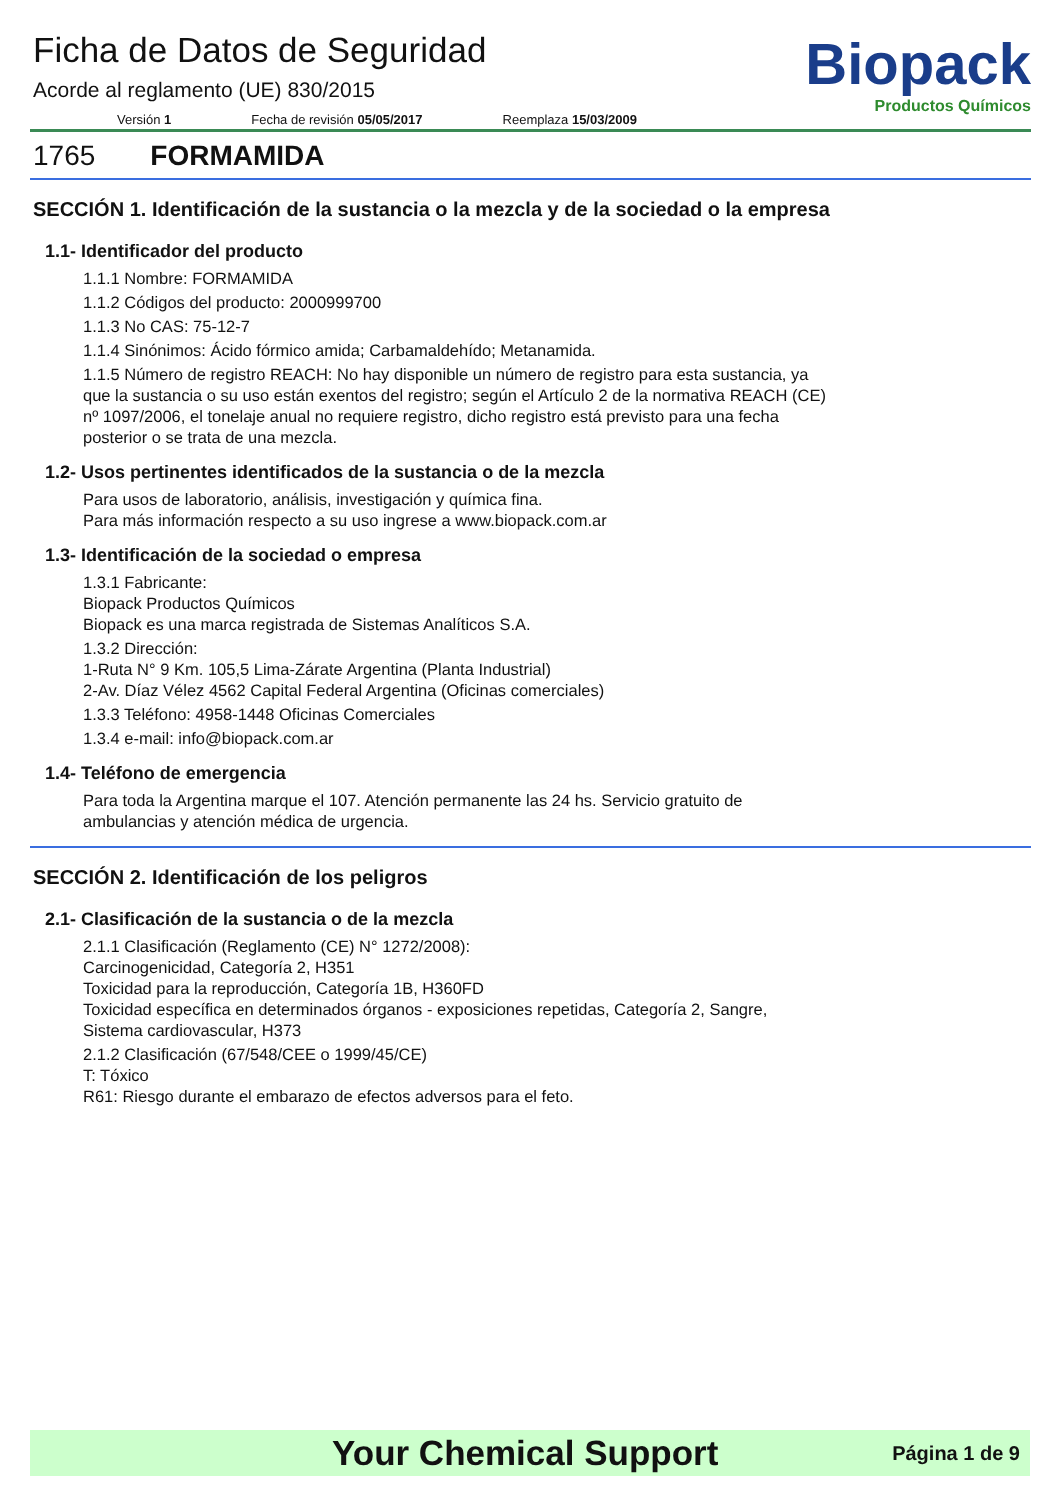Ficha de Datos de Seguridad
Acorde al reglamento (UE) 830/2015
Versión 1 Fecha de revisión 05/05/2017 Reemplaza 15/03/2009
Biopack
Productos Químicos
1765 FORMAMIDA
SECCIÓN 1. Identificación de la sustancia o la mezcla y de la sociedad o la empresa
1.1- Identificador del producto
1.1.1 Nombre: FORMAMIDA
1.1.2 Códigos del producto: 2000999700
1.1.3 No CAS: 75-12-7
1.1.4 Sinónimos: Ácido fórmico amida; Carbamaldehído; Metanamida.
1.1.5 Número de registro REACH: No hay disponible un número de registro para esta sustancia, ya
que la sustancia o su uso están exentos del registro; según el Artículo 2 de la normativa REACH (CE)
nº 1097/2006, el tonelaje anual no requiere registro, dicho registro está previsto para una fecha
posterior o se trata de una mezcla.
1.2- Usos pertinentes identificados de la sustancia o de la mezcla
Para usos de laboratorio, análisis, investigación y química fina.
Para más información respecto a su uso ingrese a www.biopack.com.ar
1.3- Identificación de la sociedad o empresa
1.3.1 Fabricante:
Biopack Productos Químicos
Biopack es una marca registrada de Sistemas Analíticos S.A.
1.3.2 Dirección:
1-Ruta N° 9 Km. 105,5 Lima-Zárate Argentina (Planta Industrial)
2-Av. Díaz Vélez 4562 Capital Federal Argentina (Oficinas comerciales)
1.3.3 Teléfono: 4958-1448 Oficinas Comerciales
1.3.4 e-mail: info@biopack.com.ar
1.4- Teléfono de emergencia
Para toda la Argentina marque el 107. Atención permanente las 24 hs. Servicio gratuito de
ambulancias y atención médica de urgencia.
SECCIÓN 2. Identificación de los peligros
2.1- Clasificación de la sustancia o de la mezcla
2.1.1 Clasificación (Reglamento (CE) N° 1272/2008):
Carcinogenicidad, Categoría 2, H351
Toxicidad para la reproducción, Categoría 1B, H360FD
Toxicidad específica en determinados órganos - exposiciones repetidas, Categoría 2, Sangre,
Sistema cardiovascular, H373
2.1.2 Clasificación (67/548/CEE o 1999/45/CE)
T: Tóxico
R61: Riesgo durante el embarazo de efectos adversos para el feto.
Your Chemical Support Página 1 de 9